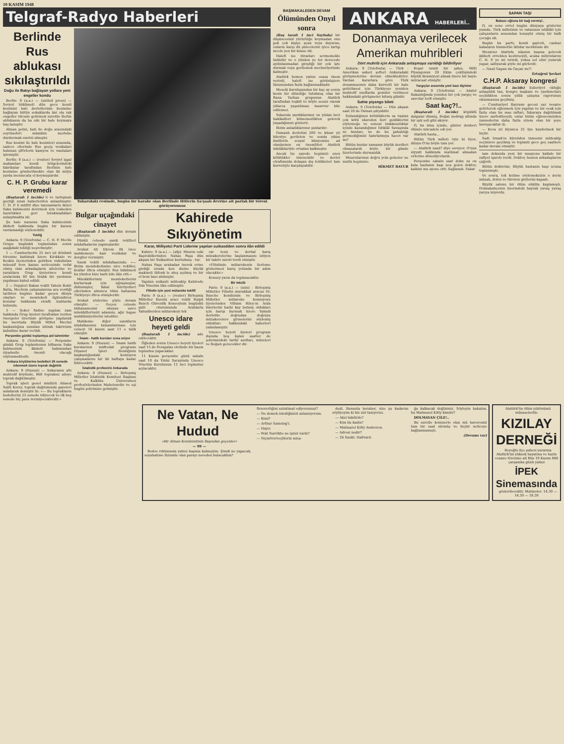10 KASIM 1948
Telgraf-Radyo Haberleri
Berlinde Rus ablukası sıkılaştırıldı
Doğu ile Batıyı bağlayan yollara yeni engeller kondu
Berlin: 9 (a.a.) — (united press) — Sovyet hükûmeti dün gece kendi kesimini batı devletlerinin kesimine bağlayan bütün sokaklarda âni ola rak engeller vücude getirmek suretile Berlin ablukasını da ha sıkı bir hale koymaya baş lamıştır.
Alman polisi, batı ile doğu arasındaki seyrüseferi mümkün mertebe durdurmak emrini almıştır.
Rus kesimi ile batı kesimleri arasında, sadece ellerinde Rus geçiş vesikaları bulunan şiförlerin kamyon ve vasıtaları işlemiştir.
Berlin: 9 (a.a.) — (reuter) Sovyet işgal makamları kendi bölgelerindeki fabrikalar tarafından Berlinin batı kesimine gönderilmekte olan iki milyn yarda mensucata el koymuşlardır.
C. H. P. Grubu karar veremedi
(Baştarafı 1 incide) li ve tartışmalı geçtiği sızan haberlerden anlaşılmıştır. C. H. P. li müfrit diye tanınanların ikinci Saka kabinesini devirmek için icabeden hazırlıkları geri bırakmadıkları anlaşılmakta idi.
Şu hale nazaran Saka kabinesinin âkıbeti hakkında bugün bir karara varılamadığı söylenebilir.
Tebliğ
Ankara: 9 (Telefonla) — C. H. P. Meclis Grupu bugünkü toplantıdan sonra aşağıdaki tebliği neşretmiştir:
1 — Cumhuriyetin 25 inci yıl dönümü törenine katılmak üzere Kırıkkale ve Keskin ilçelerinden gelirken vukubulan müessif tren kazası neticesinde vefat etmiş olan arkadaşların ailelerine ve yaralılara Grup üyelerince kendi aralarında 40 bin liralık bir yardımın yapılması kabul edildi.
2 — Dışişleri Bakan vekili Tahsin Bekir Balta, Meclisin çalışmalarına ara verdiği tarihten bugüne kadar geçen dünya olayları ve memleketi ilgilendiren konular hakkında etraflı izahlarda bulundu.
3 — Şeker fiatine yapılan zam hakkında Grup üyeleri tarafından verilen önergeler üzerinde görüşme yapılarak bu mevzuda Büyük Millet Meclisi başkanlığına sunulan istizah takririnin kabulüne karar verildi.
Perşembe günkü toplantıya aid tahminler
Ankara: 9 (Telefonla) — Perşembe günkü Grup toplantısının bilhassa Saka kabinesinin âkıbeti bakımından ziyadesile önemli olacağı söylenmektedir.
Ankara köylülerine bedelleri 25 senede ödenmek üzere toprak dağıtıldı
Ankara: 9 (Hususi) — Ankaranın altı muhtelif köyünde, 868 topraksız aileye toprak dağıtılmıştır.
Toprak işleri genel müdürü Ahmed Salih Korur, toprak dağıtımında gayeleri anlatarak demiştir ki: «— Bu toprakların bedellerini 25 senede ödiyecek ve ilk beş senede hiç para vermiyeceklerdir.»
Yukarıdaki resimde, bugün bir harabe olan Berlinde Hitlerin Şa'şaalı devrine ait parlak bir töreni görüyorsunuz
Bulgar uçağındaki cinayet
(Baştarafı 1 incide) dün devam edilmiştir.
Dünkü celsede sanık vekilleri müdafaalarını yapmışlardır.
Avukat Ali Ekrem ilk önce mahkemeye bazı vesikalar ve dergiler vermiştir.
Sanık vekili müdafaasında: «— Bizim memleketimize nice vekiller, krallar iltica etmiştir. Rus hükûmeti bu yüzden bize harb bile ilân etti.»
Müekkillerimiz memleketlerini kurtarmak için uğraşmışlar, didinmişler, fakat hürriyetleri ellerinden alınınca ölüm bahasına Türkiyeye iltica etmişlerdir.
Avukat sözlerine şöyle devam etmiştir: — Geçen celsede iddianamesini okuyan savcı müekkillerimizi adamını, ağır hapse mahkûmiyetlerini istediler.
Mahkeme diğer sanıkların müdafaasının tamamlanması için celseyi 16 kasım saat 11 e talik etmiştir.
İmam - hatib kursları sona eriyor
Ankara: 9 (Hususi) — İmam hatib kurslarının müfredat programı Diyanet İşleri Reisliğinin başkanlığındaki komisyon çalışmalarını bir iki haftaya kadar bitirecektir.
İstatistik profesörü Ankarada
Ankara: 9 (Hususi) — Birleşmiş Milletler İstatistik Komitesi Başkanı ve Kalküta Üniversitesi profesörlerinden Mahelonolin ve eşi bugün şehrimize gelmiştir.
Kahirede Sıkıyönetim
Karar, Milliyetci Parti Liderine yapılan suikasdden sonra ilân edildi
Kahire: 9 (a.a.) — (afp): Mısırın eski Başvekillerinden Nahas Paşa dün akşam bir Suikastten kurtulmuş - tur.
Nahas Paşa arabadan inerek evine girdiği sırada ken disine küçük makineli tüfenk le ateş açılmış ve bir el bom bası atılmıştır.
Yapılan suikasti müteakip Kahirede Sıkı Yönetim ilân edilmiştir.
Filistin için yeni mütareke teklifi
Paris: 9 (a.a.) — (reuter) Birleşmiş Milletler Kurulu aracı vekili Ralph Bunch Güvenlik Konseyinin bugünkü gizli oturumunda Arablarla Yahudilerden mütarekeyi tek
Unesco idare heyeti geldi
(Baştarafı 1 incide) ade edilecektir.
Öğleden sonra Unesco heyeti üyeleri saat 15 de Perapalas otelinde bir basın toplantısı yapacaklar.
11 Kasım perşembe günü sabahı saat 10 da Yıldız Sarayında Unesco Yönetim Kurulunun 12 inci toplantısı açılacaktır.
rar tesis ve derhal barış müzakerelerine başlanmasını istiyen bir takrir sureti tevdi etmiştir.
«Filistinde mütarekenin ilerleme göstermesi barış yolunda bir adım olacaktır.»
Konsey yarın da toplanacaktır.
Bir tekzib
Paris: 9 (a.a.) — (usis) - Birleşmiş Milletler Filistin muvakkat aracısı Dr. Bunche kendisinin ve Birleşmiş Milletler mütareke komisyoyu üyelerinden Villiam Riley-in Arab liderlerini harbi kay betmiş oldukları için barışı kurmak üzere Yahudi devletile doğrudan doğruya müzakerelere girmelerini söylemiş oldukları hakkındaki haberleri yalanlamıştır.
Unesco heyeti üyeleri program dışında boş kalan saatler de şehrimizdeki tarihî anıtları, müzeleri ve Boğazı gezecekler dir.
BAŞMAKALEDEN DEVAM
Ölümünden Onyıl sonra
(Baş tarafı 1 inci Sayfada) bir düşüncesinil yürürlüğe koymadan onu pek çok kişiye açan veya duyuran, onların karşı dü şüncelerini iyice tartıp incele yen bir kimse idi.
Halefi ise itirazları sevmemekle ünlüdür ve o yüzden ye ter derecede aydınlanmadan girıştiği bir çok işte durmak veya gerilemek mecburiyetinde kalmıştır.
Atatürk hemen yalnız esasa önem verirdi, halefi ise görünüşlere lüzumundan fazla bağlanmaktadır.
Meselâ kuruluşundan bir kaç ay sonra kesin bir dilsizliğe tutulmuş olan bir Rana Tarhan grupunun Atatürk tarafından teşkili ve böyle sessiz olarak yıllarca yaşatılması tasavvur bile edilemez.
Yukarıda yazdıklarımız on yıldan beri hakikatleri bilmemezlikten gelerek yaşadığımızı gösterir.
Bizim anladıklarımız şunlardır:
Osmanlı devletini 200 ve küsur yıl biteviye gerileten ve sonda yıkan âmillerin sosyal bünyemize ad olanlarının en önemlileri Atatürk inkılâblariyle ortadan kalkmıştır.
Ancak bu sayede hepimizi ezen kötülükler önlenebilir ve devlet etrafımızda dolaşan dış tehlikeleri tam kuvvetiyle karşılayabilir.
ANKARA HABERLERİ..
Donanmaya verilecek Amerikan muhribleri
Dört muhrib için Ankarada anlaşmaya varıldığı bildiriliyor
Ankara: 9 (Telefonla) — Türk - Amerikan askeri şefleri Ankaradaki görüşmelerine devam etmektedirler. Varılan kararlara göre Türk donanmasının daha kuvvetli bir hale getirilmesi için Türkiyeye yeniden muhtelif sınıflarda gemiler verilmesi hakkındaki görüşmeler bitmiş gibidir.
Sahte piyango bileti
Ankara: 9 (Telefonla) — Dün akşam saat 20 de Osman şılıyabilir.
Sızlandığımız kötülüklerin sa vaştan çok kötü idareden ileri geldiklerini söylemeğe ve sonsuz imkânsızlıklar içinde kazandığımız İstiklâl Savaşında ne bunları, ne de bu pahalılığı görmediğimizi hatırlatmıya hacet var mı?
Bütün bunlar zamanın büyük derdleri olmasalardı böyle bir günde üzerlerinde durmazdık.
Muarızlarımız doğru yola gelseler ne mutlu hepimize.
HİKMET BAYUR
Koşar isimli bir şahıs, Milli Piyangonun 29 Ekim çekilişindeki büyük ikramiyeyi almak üzere bir bayie müracaat etmiştir.
Yargıçlar arasında yeni bazı tâyinler
Ankara: 9 (Telefonla) — Adalet Bakanlığında yeniden bir çok yargıç ve savcılar terfi etmiştir.
Saat kaç?!..
(Baştarafı 1 incide) köpüklü dalgaiar dinmiş, Boğaz mehtap altında bir ışık seli gibi akıyor.
O, bu bina içinde, günler denberi ölümle mücadele edi yor.
Atatürk hasta...
Bütün Türk milleti öyle bi liyor; dünya O'nu böyle tanı yor.
— Atatürk nasıl? diye soruyor. O'nun siyyati hakkında malûmat almadan evlerine dönediyorlardı.
Perşembe sabahı saat doku za on kala hastanın başı uca gelen doktor, kalbini mu ayene etti: Sağlamdı. Fakat
SAPAN TAŞI
Babası oğluna bir bağ vermiş!..
O, on sene evvel bugün dünyaya gözlerini yumdu. Türk milletinin ve vatanının istiklâli için çalışanların arasından temayüz etmiş bir halk çocuğu idi.
Bugün bu parti; kendi gayreti, canbaz babaların himmetile iktidar mevkiinde dir.
Mezarsız Atatürk; nâşının başına gelecek âkibeti evvelden kestirseydi, acaba milyonlarını C. H. P. ye mi vırirdi, yoksa sol elini yumruk yapar, sallıyarak şöyle mi gürlerdi:
— Nasıl Gapan da Gaçan mı?!
Ertuğrul Şevket
C.H.P. Aksaray kongresi
(Baştarafı 1 incide) Eskeriyet olduğu anlaşıldık tan, kongre başkanı ve yardımcıları seçildikten sonra yıllık çalışma raporunun okunmasına geçilmiş.
— Cumhuriyet Bayramı gecesi saz vesaire getirterek eğlenmek için yapılan ve bir ocak için fazla olan bu mas rafları, fukaraya dağıtılmak üzere sarfedilseydi, onlar bizim eğlencemizden zannederim daha fazla elzem olan bir şeye kavuşacaklar dı.
— Koca yıl biyunca 25 üye kaydetmek bir hiçtir.
Sadi Irmak'ın kürsüden inmesini müteakip seçimlere geçilmiş ve toplantı gece geç saatlere kadar devam etmiştir.
tam dokuzda yeni bir muayene kalbde bir zafiyet işaretı verdi. Doktor, hemen arkadaşlarını çağırdı.
Bütün doktorlar, Büyük hastanın başı ucuna toplanmıştı.
Ve sonra, tek kelime söylemeksizin o derin mânalı, dolen ve titreten gözlerini kapadı.
Büyük salonu bir ölüm sükûtu kaplamıştı. Dolmabahçenin üzerindeki bayrak yavaş yavaş yarıya iniyordu.
Ne Vatan, Ne Hudud
«Bir Alman Komünistinin Başından geçenler»
— 99 —
Bodoe rıhtımında yalnız başıma kalmıştım. Şimdi ne yapacak, seyahatime lüzumlu olan parayı nereden bulacaktım?
firseverliğini suiistimal ediyorsunuz?
— Ne demek istediğimizi anlamıyorum.
— Kimi?
— Arthur Samsing'i.
— Hayır.
— Peki Narvikte ne işiniz vardı?
— NiçinNorveçlilerin misa-
dedi. Bununla beraber, size şu kadarını söyliyeyim ki biz sizi tanıyoruz.
— Aksi takdirde?
— Kim bu kadın?
— Matmazel Kitty Anderson.
— Adresi nedir?
— 26 Sankt. Hallvard.
ğa kalkacak değilsiniz. Söyleyin bakalım, bu Matmazel Kitty kimdir?
DOLMAYAN ÇİLE!..
Bu suretle komiserle olan mü haveremiz tam bir saat sürmüş ve hiçbir neticeye bağlanmamıştı.
(Devamı var)
Atatürk'ün ölüm yıldönümü münasebetile
KIZILAY DERNEĞİ
Beyoğlu ilçe şubesi yararına Atatürk'ün yüksek hayatına ve hazin cenaze törenine ait film 10 Kasım 948 çarşamba günü yalnız
İPEK Sinemasında
gösterilecektir. Matineler: 14.30 — 16.30 — 18.30